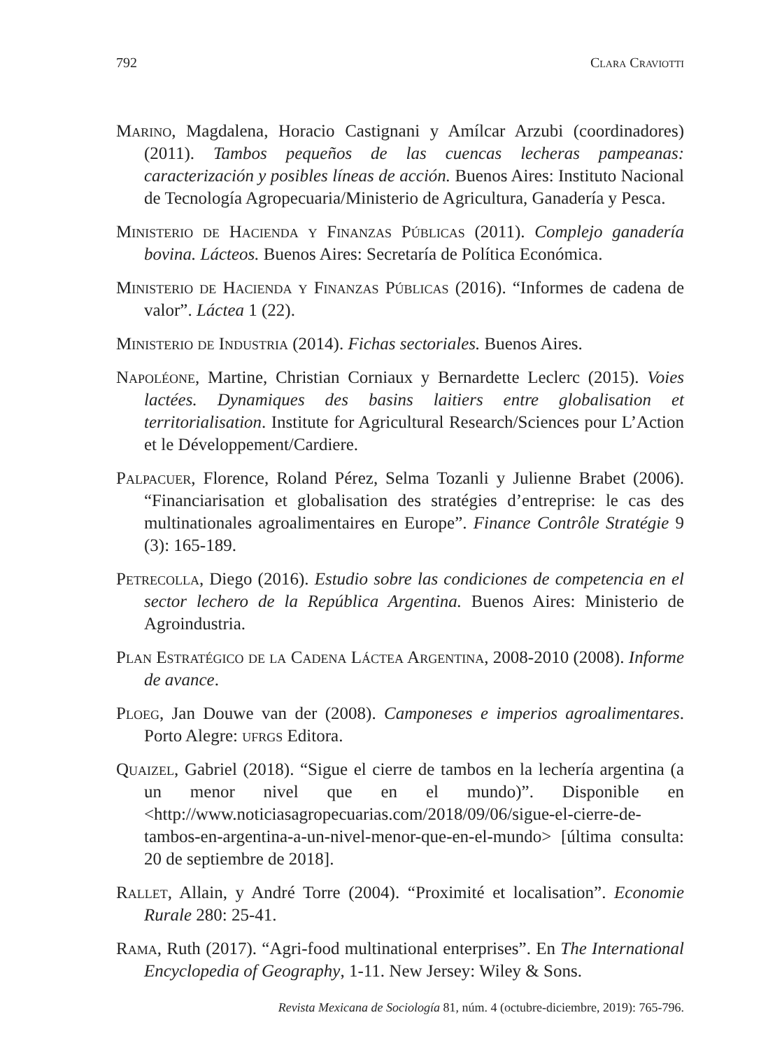792 Clara Craviotti
Marino, Magdalena, Horacio Castignani y Amílcar Arzubi (coordinadores) (2011). Tambos pequeños de las cuencas lecheras pampeanas: caracterización y posibles líneas de acción. Buenos Aires: Instituto Nacional de Tecnología Agropecuaria/Ministerio de Agricultura, Ganadería y Pesca.
Ministerio de Hacienda y Finanzas Públicas (2011). Complejo ganadería bovina. Lácteos. Buenos Aires: Secretaría de Política Económica.
Ministerio de Hacienda y Finanzas Públicas (2016). “Informes de cadena de valor”. Láctea 1 (22).
Ministerio de Industria (2014). Fichas sectoriales. Buenos Aires.
Napoléone, Martine, Christian Corniaux y Bernardette Leclerc (2015). Voies lactées. Dynamiques des basins laitiers entre globalisation et territorialisation. Institute for Agricultural Research/Sciences pour L’Action et le Développement/Cardiere.
Palpacuer, Florence, Roland Pérez, Selma Tozanli y Julienne Brabet (2006). “Financiarisation et globalisation des stratégies d’entreprise: le cas des multinationales agroalimentaires en Europe”. Finance Contrôle Stratégie 9 (3): 165-189.
Petrecolla, Diego (2016). Estudio sobre las condiciones de competencia en el sector lechero de la República Argentina. Buenos Aires: Ministerio de Agroindustria.
Plan Estratégico de la Cadena Láctea Argentina, 2008-2010 (2008). Informe de avance.
Ploeg, Jan Douwe van der (2008). Camponeses e imperios agroalimentares. Porto Alegre: ufrgs Editora.
Quaizel, Gabriel (2018). “Sigue el cierre de tambos en la lechería argentina (a un menor nivel que en el mundo)”. Disponible en <http://www.noticiasagropecuarias.com/2018/09/06/sigue-el-cierre-de-tambos-en-argentina-a-un-nivel-menor-que-en-el-mundo> [última consulta: 20 de septiembre de 2018].
Rallet, Allain, y André Torre (2004). “Proximité et localisation”. Economie Rurale 280: 25-41.
Rama, Ruth (2017). “Agri-food multinational enterprises”. En The International Encyclopedia of Geography, 1-11. New Jersey: Wiley & Sons.
Revista Mexicana de Sociología 81, núm. 4 (octubre-diciembre, 2019): 765-796.